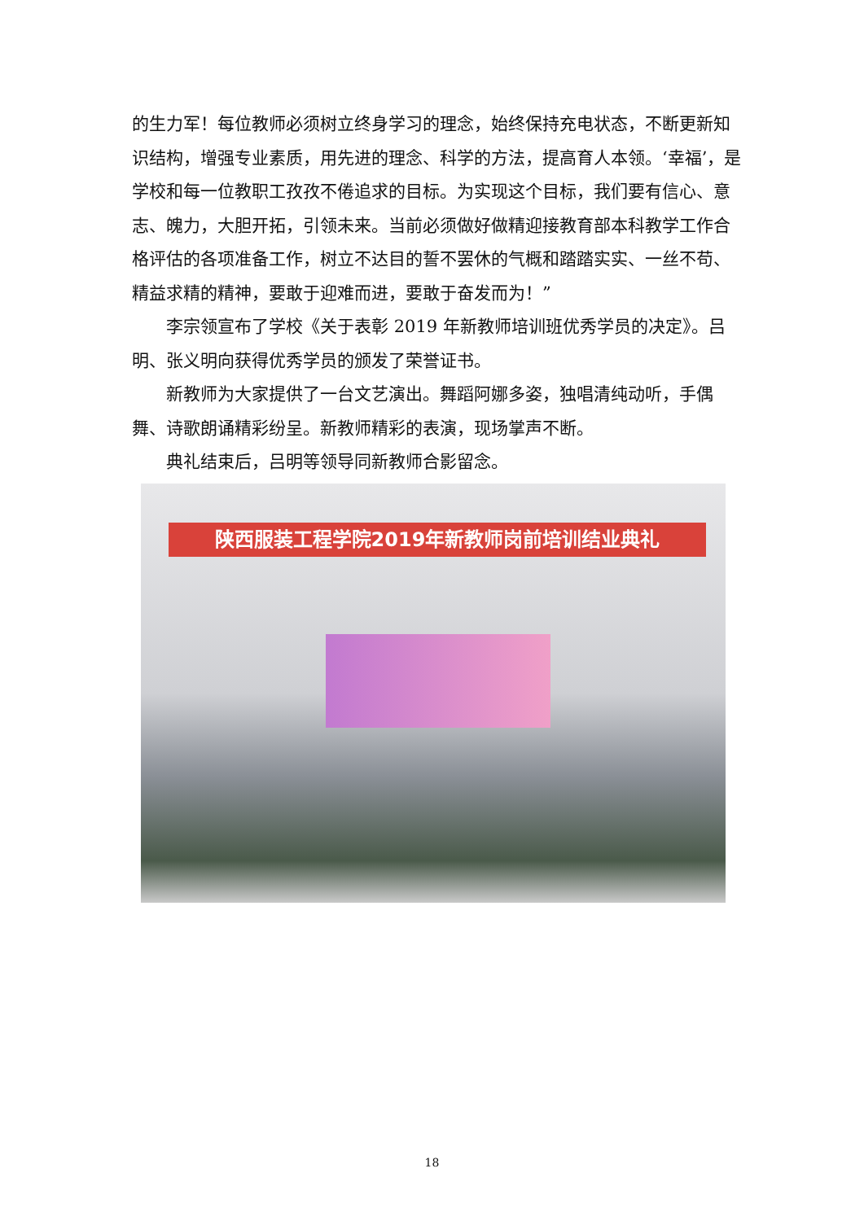的生力军！每位教师必须树立终身学习的理念，始终保持充电状态，不断更新知识结构，增强专业素质，用先进的理念、科学的方法，提高育人本领。‘幸福’，是学校和每一位教职工孜孜不倦追求的目标。为实现这个目标，我们要有信心、意志、魄力，大胆开拓，引领未来。当前必须做好做精迎接教育部本科教学工作合格评估的各项准备工作，树立不达目的誓不罢休的气概和踏踏实实、一丝不苟、精益求精的精神，要敢于迎难而进，要敢于奋发而为！”
李宗领宣布了学校《关于表彰 2019 年新教师培训班优秀学员的决定》。吕明、张义明向获得优秀学员的颁发了荣誉证书。
新教师为大家提供了一台文艺演出。舞蹈阿娜多姿，独唱清纯动听，手偶舞、诗歌朗诵精彩纷呈。新教师精彩的表演，现场掌声不断。
典礼结束后，吕明等领导同新教师合影留念。
陕西服装工程学院2019年新教师岗前培训结业典礼
18